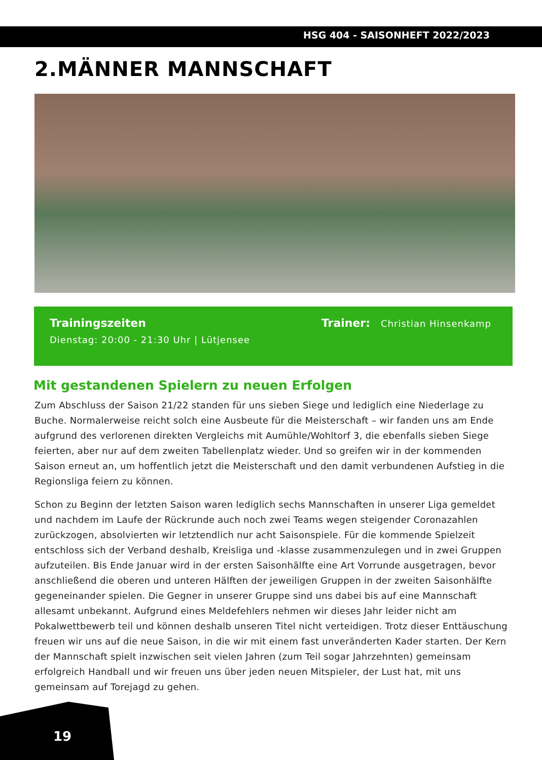HSG 404 - SAISONHEFT 2022/2023
2.MÄNNER MANNSCHAFT
Trainingszeiten
Dienstag: 20:00 - 21:30 Uhr | Lütjensee
Trainer: Christian Hinsenkamp
Mit gestandenen Spielern zu neuen Erfolgen
Zum Abschluss der Saison 21/22 standen für uns sieben Siege und lediglich eine Niederlage zu Buche. Normalerweise reicht solch eine Ausbeute für die Meisterschaft – wir fanden uns am Ende aufgrund des verlorenen direkten Vergleichs mit Aumühle/Wohltorf 3, die ebenfalls sieben Siege feierten, aber nur auf dem zweiten Tabellenplatz wieder. Und so greifen wir in der kommenden Saison erneut an, um hoffentlich jetzt die Meisterschaft und den damit verbundenen Aufstieg in die Regionsliga feiern zu können.
Schon zu Beginn der letzten Saison waren lediglich sechs Mannschaften in unserer Liga gemeldet und nachdem im Laufe der Rückrunde auch noch zwei Teams wegen steigender Coronazahlen zurückzogen, absolvierten wir letztendlich nur acht Saisonspiele. Für die kommende Spielzeit entschloss sich der Verband deshalb, Kreisliga und -klasse zusammenzulegen und in zwei Gruppen aufzuteilen. Bis Ende Januar wird in der ersten Saisonhälfte eine Art Vorrunde ausgetragen, bevor anschließend die oberen und unteren Hälften der jeweiligen Gruppen in der zweiten Saisonhälfte gegeneinander spielen. Die Gegner in unserer Gruppe sind uns dabei bis auf eine Mannschaft allesamt unbekannt. Aufgrund eines Meldefehlers nehmen wir dieses Jahr leider nicht am Pokalwettbewerb teil und können deshalb unseren Titel nicht verteidigen. Trotz dieser Enttäuschung freuen wir uns auf die neue Saison, in die wir mit einem fast unveränderten Kader starten. Der Kern der Mannschaft spielt inzwischen seit vielen Jahren (zum Teil sogar Jahrzehnten) gemeinsam erfolgreich Handball und wir freuen uns über jeden neuen Mitspieler, der Lust hat, mit uns gemeinsam auf Torejagd zu gehen.
19